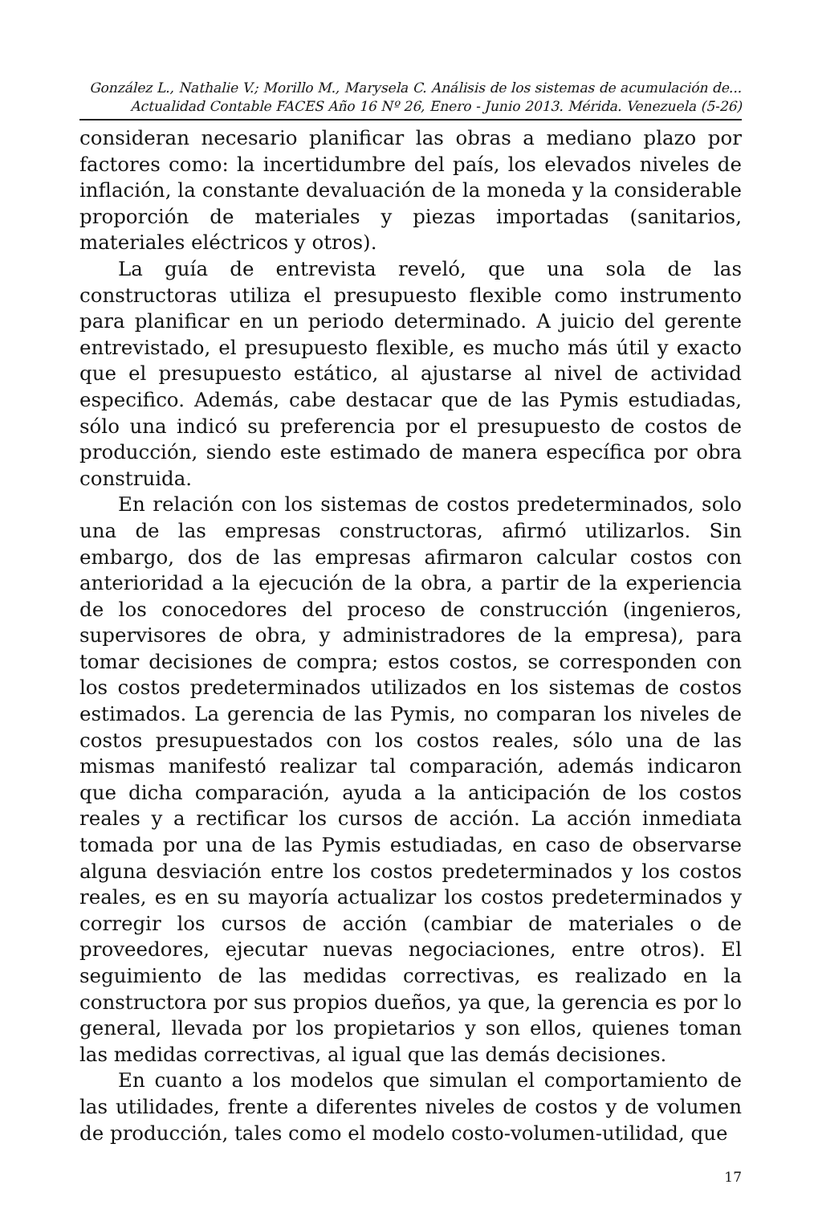González L., Nathalie V.; Morillo M., Marysela C. Análisis de los sistemas de acumulación de...
Actualidad Contable FACES Año 16 Nº 26, Enero - Junio 2013. Mérida. Venezuela (5-26)
consideran necesario planificar las obras a mediano plazo por factores como: la incertidumbre del país, los elevados niveles de inflación, la constante devaluación de la moneda y la considerable proporción de materiales y piezas importadas (sanitarios, materiales eléctricos y otros).
La guía de entrevista reveló, que una sola de las constructoras utiliza el presupuesto flexible como instrumento para planificar en un periodo determinado. A juicio del gerente entrevistado, el presupuesto flexible, es mucho más útil y exacto que el presupuesto estático, al ajustarse al nivel de actividad especifico. Además, cabe destacar que de las Pymis estudiadas, sólo una indicó su preferencia por el presupuesto de costos de producción, siendo este estimado de manera específica por obra construida.
En relación con los sistemas de costos predeterminados, solo una de las empresas constructoras, afirmó utilizarlos. Sin embargo, dos de las empresas afirmaron calcular costos con anterioridad a la ejecución de la obra, a partir de la experiencia de los conocedores del proceso de construcción (ingenieros, supervisores de obra, y administradores de la empresa), para tomar decisiones de compra; estos costos, se corresponden con los costos predeterminados utilizados en los sistemas de costos estimados. La gerencia de las Pymis, no comparan los niveles de costos presupuestados con los costos reales, sólo una de las mismas manifestó realizar tal comparación, además indicaron que dicha comparación, ayuda a la anticipación de los costos reales y a rectificar los cursos de acción. La acción inmediata tomada por una de las Pymis estudiadas, en caso de observarse alguna desviación entre los costos predeterminados y los costos reales, es en su mayoría actualizar los costos predeterminados y corregir los cursos de acción (cambiar de materiales o de proveedores, ejecutar nuevas negociaciones, entre otros). El seguimiento de las medidas correctivas, es realizado en la constructora por sus propios dueños, ya que, la gerencia es por lo general, llevada por los propietarios y son ellos, quienes toman las medidas correctivas, al igual que las demás decisiones.
En cuanto a los modelos que simulan el comportamiento de las utilidades, frente a diferentes niveles de costos y de volumen de producción, tales como el modelo costo-volumen-utilidad, que
17